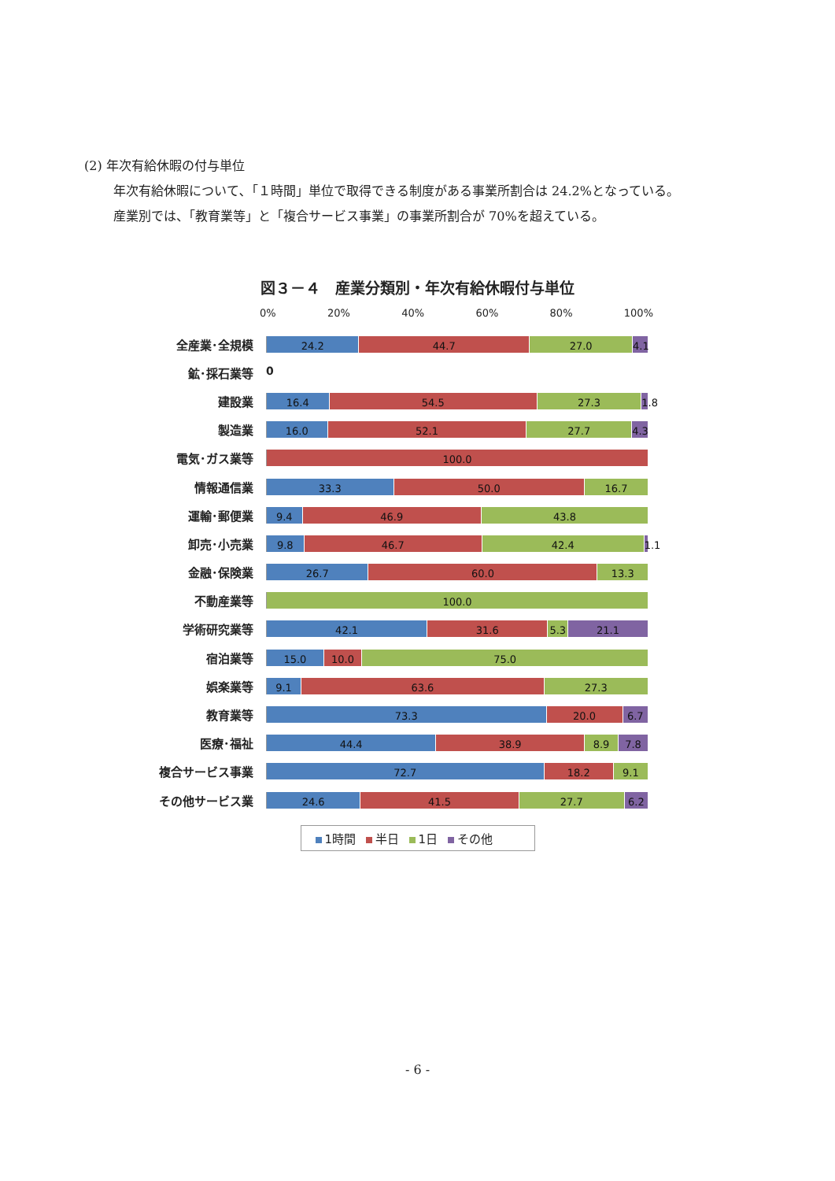(2) 年次有給休暇の付与単位
年次有給休暇について､「１時間」単位で取得できる制度がある事業所割合は 24.2%となっている。
産業別では、「教育業等」と「複合サービス事業」の事業所割合が 70%を超えている。
図３－４　産業分類別・年次有給休暇付与単位
0% 20% 40% 60% 80% 100%
全産業･全規模
24.2 44.7 27.0 4.1
鉱･採石業等
0
建設業
16.4 54.5 27.3 1.8
製造業
16.0 52.1 27.7 4.3
電気･ガス業等
100.0
情報通信業
33.3 50.0 16.7
運輸･郵便業
9.4 46.9 43.8
卸売･小売業
9.8 46.7 42.4 1.1
金融･保険業
26.7 60.0 13.3
不動産業等
100.0
学術研究業等
42.1 31.6 5.3 21.1
宿泊業等
15.0 10.0 75.0
娯楽業等
9.1 63.6 27.3
教育業等
73.3 20.0 6.7
医療･福祉
44.4 38.9 8.9 7.8
複合サービス事業
72.7 18.2 9.1
その他サービス業
24.6 41.5 27.7 6.2
1時間 半日 1日 その他
- 6 -